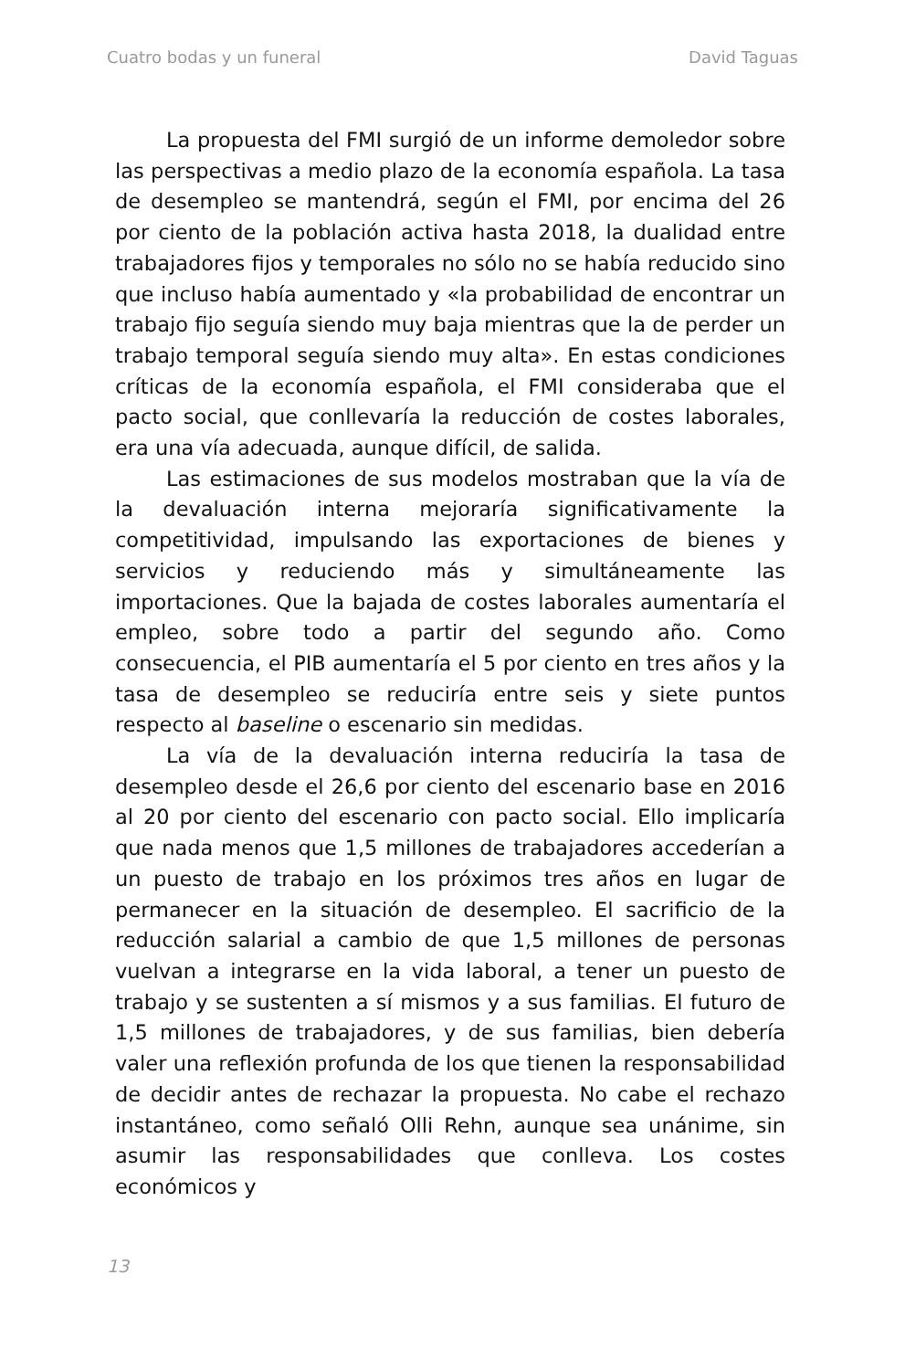Cuatro bodas y un funeral David Taguas
La propuesta del FMI surgió de un informe demoledor sobre las perspectivas a medio plazo de la economía española. La tasa de desempleo se mantendrá, según el FMI, por encima del 26 por ciento de la población activa hasta 2018, la dualidad entre trabajadores fijos y temporales no sólo no se había reducido sino que incluso había aumentado y «la probabilidad de encontrar un trabajo fijo seguía siendo muy baja mientras que la de perder un trabajo temporal seguía siendo muy alta». En estas condiciones críticas de la economía española, el FMI consideraba que el pacto social, que conllevaría la reducción de costes laborales, era una vía adecuada, aunque difícil, de salida.
Las estimaciones de sus modelos mostraban que la vía de la devaluación interna mejoraría significativamente la competitividad, impulsando las exportaciones de bienes y servicios y reduciendo más y simultáneamente las importaciones. Que la bajada de costes laborales aumentaría el empleo, sobre todo a partir del segundo año. Como consecuencia, el PIB aumentaría el 5 por ciento en tres años y la tasa de desempleo se reduciría entre seis y siete puntos respecto al baseline o escenario sin medidas.
La vía de la devaluación interna reduciría la tasa de desempleo desde el 26,6 por ciento del escenario base en 2016 al 20 por ciento del escenario con pacto social. Ello implicaría que nada menos que 1,5 millones de trabajadores accederían a un puesto de trabajo en los próximos tres años en lugar de permanecer en la situación de desempleo. El sacrificio de la reducción salarial a cambio de que 1,5 millones de personas vuelvan a integrarse en la vida laboral, a tener un puesto de trabajo y se sustenten a sí mismos y a sus familias. El futuro de 1,5 millones de trabajadores, y de sus familias, bien debería valer una reflexión profunda de los que tienen la responsabilidad de decidir antes de rechazar la propuesta. No cabe el rechazo instantáneo, como señaló Olli Rehn, aunque sea unánime, sin asumir las responsabilidades que conlleva. Los costes económicos y
13